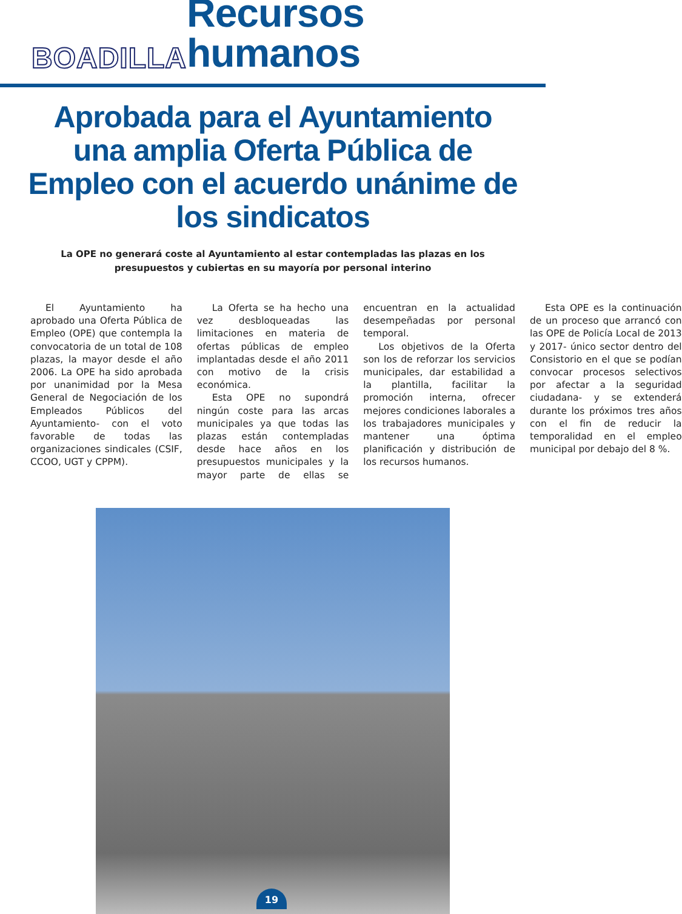BOADILLA Recursos humanos
Aprobada para el Ayuntamiento una amplia Oferta Pública de Empleo con el acuerdo unánime de los sindicatos
La OPE no generará coste al Ayuntamiento al estar contempladas las plazas en los presupuestos y cubiertas en su mayoría por personal interino
El Ayuntamiento ha aprobado una Oferta Pública de Empleo (OPE) que contempla la convocatoria de un total de 108 plazas, la mayor desde el año 2006. La OPE ha sido aprobada por unanimidad por la Mesa General de Negociación de los Empleados Públicos del Ayuntamiento- con el voto favorable de todas las organizaciones sindicales (CSIF, CCOO, UGT y CPPM).
La Oferta se ha hecho una vez desbloqueadas las limitaciones en materia de ofertas públicas de empleo implantadas desde el año 2011 con motivo de la crisis económica.
Esta OPE no supondrá ningún coste para las arcas municipales ya que todas las plazas están contempladas desde hace años en los presupuestos municipales y la mayor parte de ellas se encuentran en la actualidad desempeñadas por personal temporal.
Los objetivos de la Oferta son los de reforzar los servicios municipales, dar estabilidad a la plantilla, facilitar la promoción interna, ofrecer mejores condiciones laborales a los trabajadores municipales y mantener una óptima planificación y distribución de los recursos humanos.
Esta OPE es la continuación de un proceso que arrancó con las OPE de Policía Local de 2013 y 2017- único sector dentro del Consistorio en el que se podían convocar procesos selectivos por afectar a la seguridad ciudadana- y se extenderá durante los próximos tres años con el fin de reducir la temporalidad en el empleo municipal por debajo del 8 %.
19